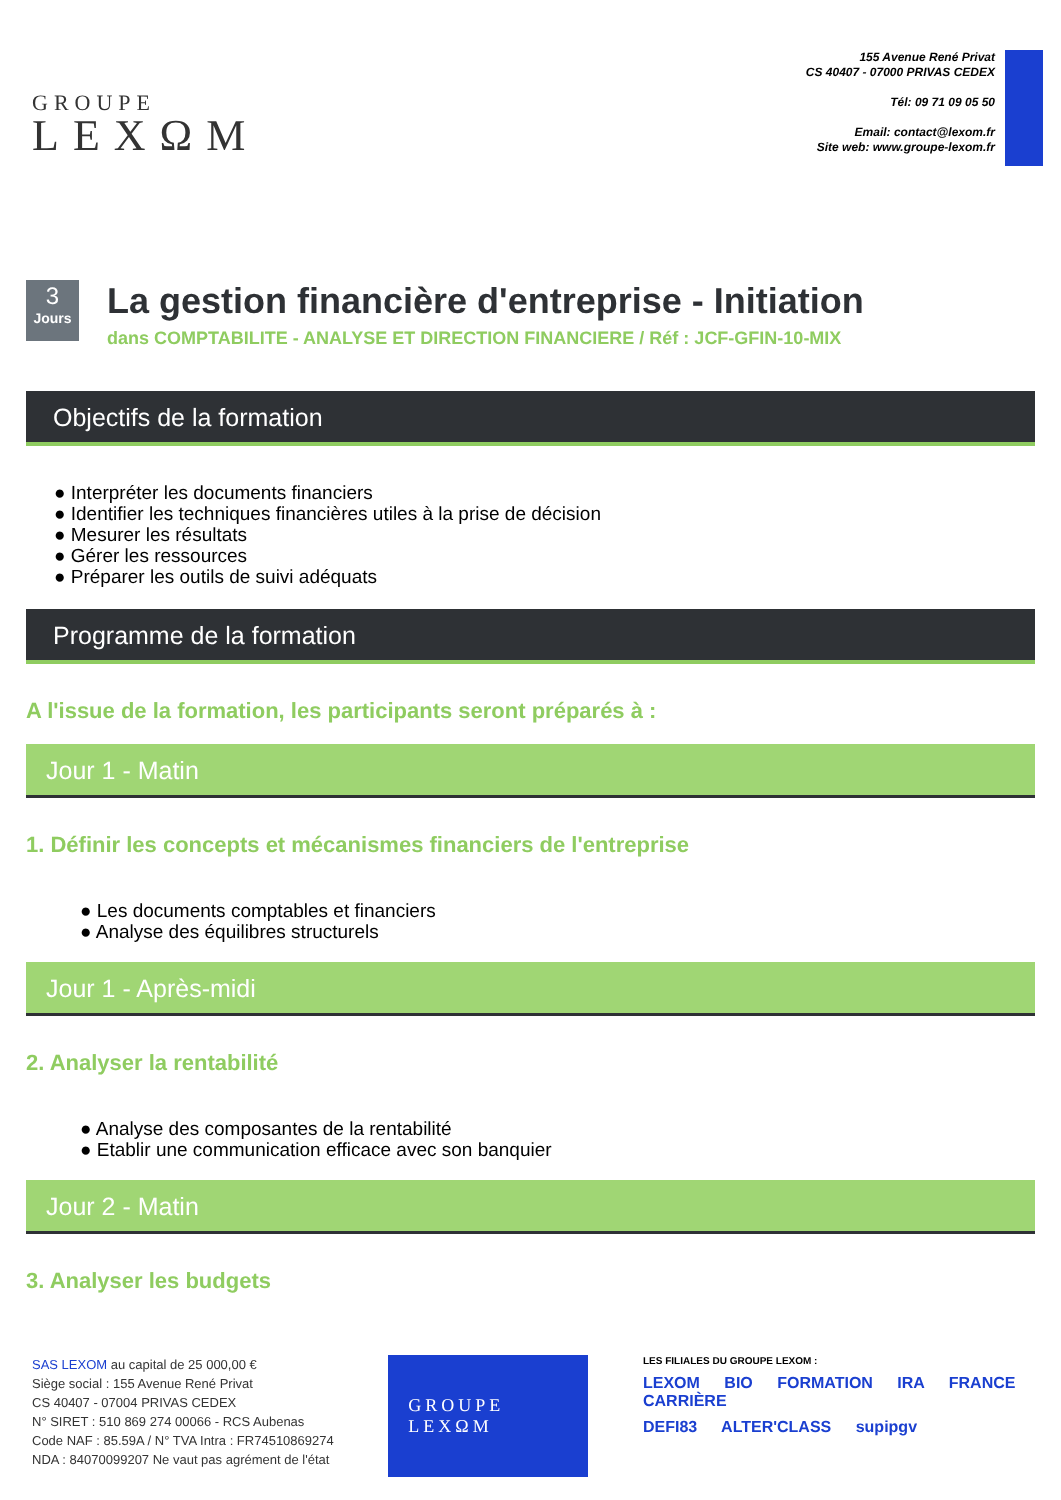GROUPE
LEXΩM
155 Avenue René Privat
CS 40407 - 07000 PRIVAS CEDEX
Tél: 09 71 09 05 50
Email: contact@lexom.fr
Site web: www.groupe-lexom.fr
3
Jours
La gestion financière d'entreprise - Initiation
dans COMPTABILITE - ANALYSE ET DIRECTION FINANCIERE / Réf : JCF-GFIN-10-MIX
Objectifs de la formation
● Interpréter les documents financiers
● Identifier les techniques financières utiles à la prise de décision
● Mesurer les résultats
● Gérer les ressources
● Préparer les outils de suivi adéquats
Programme de la formation
A l'issue de la formation, les participants seront préparés à :
Jour 1 - Matin
1. Définir les concepts et mécanismes financiers de l'entreprise
● Les documents comptables et financiers
● Analyse des équilibres structurels
Jour 1 - Après-midi
2. Analyser la rentabilité
● Analyse des composantes de la rentabilité
● Etablir une communication efficace avec son banquier
Jour 2 - Matin
3. Analyser les budgets
SAS LEXOM au capital de 25 000,00 €
Siège social : 155 Avenue René Privat
CS 40407 - 07004 PRIVAS CEDEX
N° SIRET : 510 869 274 00066 - RCS Aubenas
Code NAF : 85.59A / N° TVA Intra : FR74510869274
NDA : 84070099207 Ne vaut pas agrément de l'état
GROUPE
LEXΩM
LES FILIALES DU GROUPE LEXOM :
LEXOM BIO FORMATION IRA FRANCE CARRIÈRE
DEFI83 ALTER'CLASS supipgv